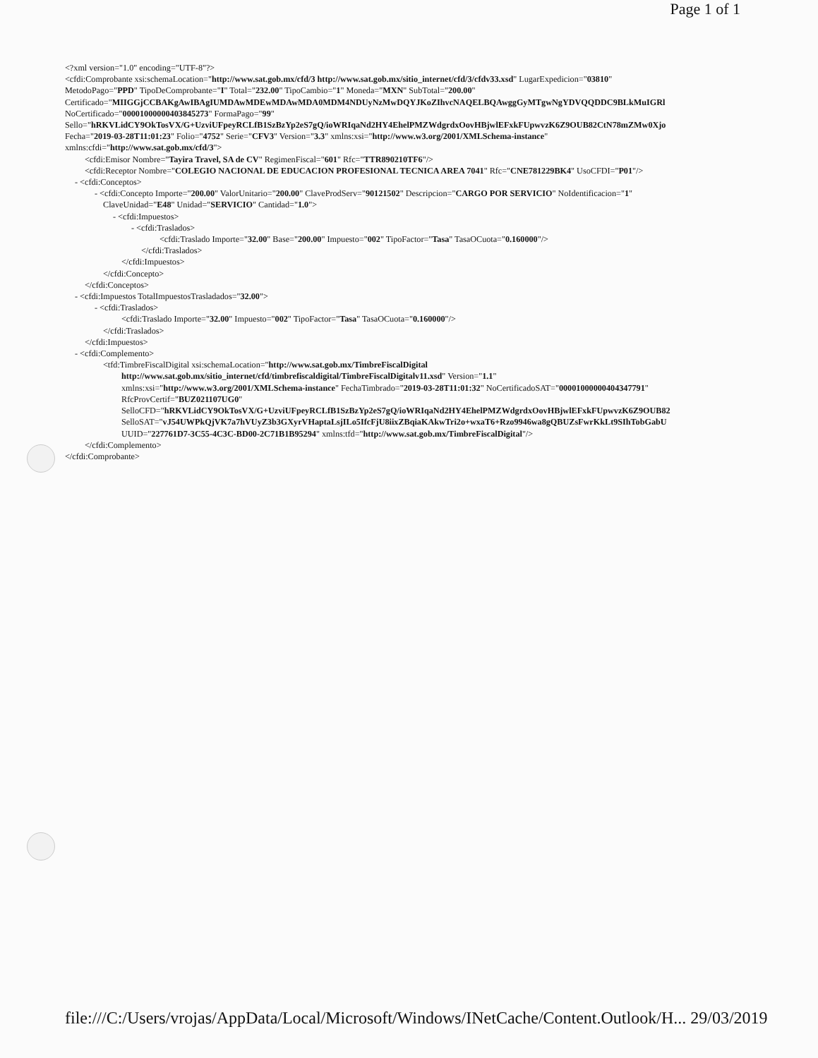Page 1 of 1
<?xml version="1.0" encoding="UTF-8"?>
<cfdi:Comprobante xsi:schemaLocation="http://www.sat.gob.mx/cfd/3 http://www.sat.gob.mx/sitio_internet/cfd/3/cfdv33.xsd" LugarExpedicion="03810"
MetodoPago="PPD" TipoDeComprobante="I" Total="232.00" TipoCambio="1" Moneda="MXN" SubTotal="200.00"
Certificado="MIIGGjCCBAKgAwIBAgIUMDAwMDEwMDAwMDA0MDM4NDUyNzMwDQYJKoZIhvcNAQELBQAwggGyMTgwNgYDVQQDDC9BLkMuIGRl
NoCertificado="00001000000403845273" FormaPago="99"
Sello="hRKVLidCY9OkTosVX/G+UzviUFpeyRCLfB1SzBzYp2eS7gQ/ioWRIqaNd2HY4EhelPMZWdgrdxOovHBjwlEFxkFUpwvzK6Z9OUB82CtN78mZMw0Xjo
Fecha="2019-03-28T11:01:23" Folio="4752" Serie="CFV3" Version="3.3" xmlns:xsi="http://www.w3.org/2001/XMLSchema-instance"
xmlns:cfdi="http://www.sat.gob.mx/cfd/3">
<cfdi:Emisor Nombre="Tayira Travel, SA de CV" RegimenFiscal="601" Rfc="TTR890210TF6"/>
<cfdi:Receptor Nombre="COLEGIO NACIONAL DE EDUCACION PROFESIONAL TECNICA AREA 7041" Rfc="CNE781229BK4" UsoCFDI="P01"/>
- <cfdi:Conceptos>
- <cfdi:Concepto Importe="200.00" ValorUnitario="200.00" ClaveProdServ="90121502" Descripcion="CARGO POR SERVICIO" NoIdentificacion="1"
ClaveUnidad="E48" Unidad="SERVICIO" Cantidad="1.0">
- <cfdi:Impuestos>
- <cfdi:Traslados>
<cfdi:Traslado Importe="32.00" Base="200.00" Impuesto="002" TipoFactor="Tasa" TasaOCuota="0.160000"/>
</cfdi:Traslados>
</cfdi:Impuestos>
</cfdi:Concepto>
</cfdi:Conceptos>
- <cfdi:Impuestos TotalImpuestosTrasladados="32.00">
- <cfdi:Traslados>
<cfdi:Traslado Importe="32.00" Impuesto="002" TipoFactor="Tasa" TasaOCuota="0.160000"/>
</cfdi:Traslados>
</cfdi:Impuestos>
- <cfdi:Complemento>
<tfd:TimbreFiscalDigital xsi:schemaLocation="http://www.sat.gob.mx/TimbreFiscalDigital
http://www.sat.gob.mx/sitio_internet/cfd/timbrefiscaldigital/TimbreFiscalDigitalv11.xsd" Version="1.1"
xmlns:xsi="http://www.w3.org/2001/XMLSchema-instance" FechaTimbrado="2019-03-28T11:01:32" NoCertificadoSAT="00001000000404347791"
RfcProvCertif="BUZ021107UG0"
SelloCFD="hRKVLidCY9OkTosVX/G+UzviUFpeyRCLfB1SzBzYp2eS7gQ/ioWRIqaNd2HY4EhelPMZWdgrdxOovHBjwlEFxkFUpwvzK6Z9OUB82
SelloSAT="vJ54UWPkQjVK7a7hVUyZ3b3GXyrVHaptaLsjILo5IfcFjU8iixZBqiaKAkwTri2o+wxaT6+Rzo9946wa8gQBUZsFwrKkLt9SIhTobGabU
UUID="227761D7-3C55-4C3C-BD00-2C71B1B95294" xmlns:tfd="http://www.sat.gob.mx/TimbreFiscalDigital"/>
</cfdi:Complemento>
</cfdi:Comprobante>
file:///C:/Users/vrojas/AppData/Local/Microsoft/Windows/INetCache/Content.Outlook/H... 29/03/2019